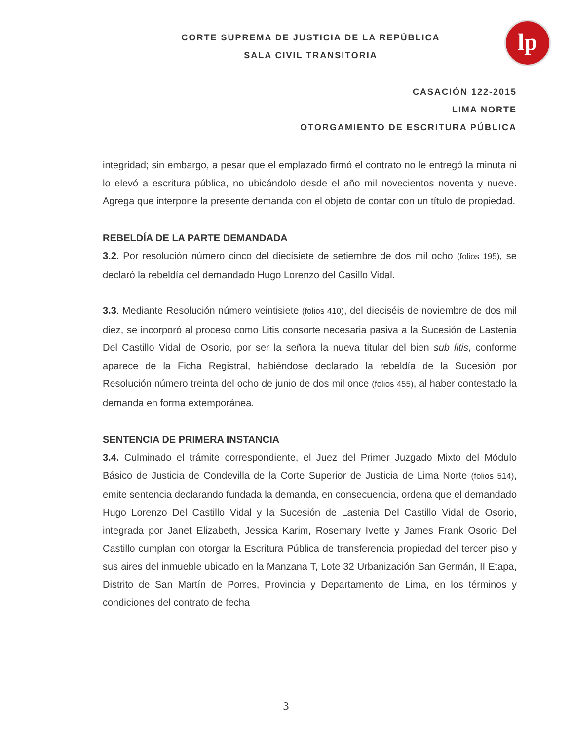lp
CORTE SUPREMA DE JUSTICIA DE LA REPÚBLICA
SALA CIVIL TRANSITORIA
CASACIÓN 122-2015
LIMA NORTE
OTORGAMIENTO DE ESCRITURA PÚBLICA
integridad; sin embargo, a pesar que el emplazado firmó el contrato no le entregó la minuta ni lo elevó a escritura pública, no ubicándolo desde el año mil novecientos noventa y nueve. Agrega que interpone la presente demanda con el objeto de contar con un título de propiedad.
REBELDÍA DE LA PARTE DEMANDADA
3.2. Por resolución número cinco del diecisiete de setiembre de dos mil ocho (folios 195), se declaró la rebeldía del demandado Hugo Lorenzo del Casillo Vidal.
3.3. Mediante Resolución número veintisiete (folios 410), del dieciséis de noviembre de dos mil diez, se incorporó al proceso como Litis consorte necesaria pasiva a la Sucesión de Lastenia Del Castillo Vidal de Osorio, por ser la señora la nueva titular del bien sub litis, conforme aparece de la Ficha Registral, habiéndose declarado la rebeldía de la Sucesión por Resolución número treinta del ocho de junio de dos mil once (folios 455), al haber contestado la demanda en forma extemporánea.
SENTENCIA DE PRIMERA INSTANCIA
3.4. Culminado el trámite correspondiente, el Juez del Primer Juzgado Mixto del Módulo Básico de Justicia de Condevilla de la Corte Superior de Justicia de Lima Norte (folios 514), emite sentencia declarando fundada la demanda, en consecuencia, ordena que el demandado Hugo Lorenzo Del Castillo Vidal y la Sucesión de Lastenia Del Castillo Vidal de Osorio, integrada por Janet Elizabeth, Jessica Karim, Rosemary Ivette y James Frank Osorio Del Castillo cumplan con otorgar la Escritura Pública de transferencia propiedad del tercer piso y sus aires del inmueble ubicado en la Manzana T, Lote 32 Urbanización San Germán, II Etapa, Distrito de San Martín de Porres, Provincia y Departamento de Lima, en los términos y condiciones del contrato de fecha
3